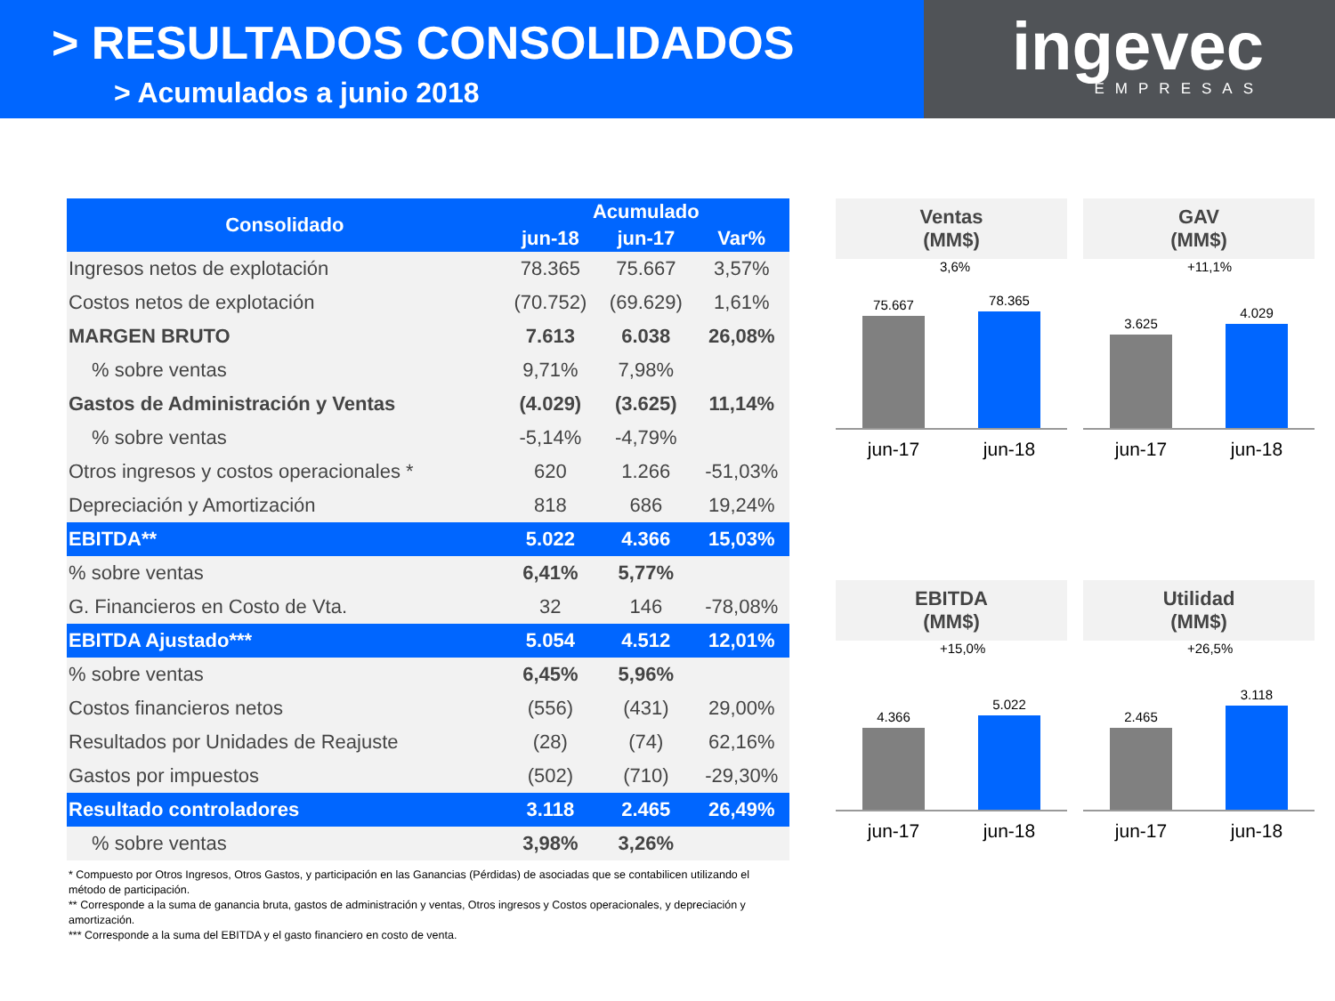> RESULTADOS CONSOLIDADOS
> Acumulados a junio 2018
ingevec
EMPRESAS
| Consolidado | Acumulado | | |
| --- | --- | --- | --- |
| | jun-18 | jun-17 | Var% |
| Ingresos netos de explotación | 78.365 | 75.667 | 3,57% |
| Costos netos de explotación | (70.752) | (69.629) | 1,61% |
| MARGEN BRUTO | 7.613 | 6.038 | 26,08% |
| % sobre ventas | 9,71% | 7,98% | |
| Gastos de Administración y Ventas | (4.029) | (3.625) | 11,14% |
| % sobre ventas | -5,14% | -4,79% | |
| Otros ingresos y costos operacionales * | 620 | 1.266 | -51,03% |
| Depreciación y Amortización | 818 | 686 | 19,24% |
| EBITDA** | 5.022 | 4.366 | 15,03% |
| % sobre ventas | 6,41% | 5,77% | |
| G. Financieros en Costo de Vta. | 32 | 146 | -78,08% |
| EBITDA Ajustado*** | 5.054 | 4.512 | 12,01% |
| % sobre ventas | 6,45% | 5,96% | |
| Costos financieros netos | (556) | (431) | 29,00% |
| Resultados por Unidades de Reajuste | (28) | (74) | 62,16% |
| Gastos por impuestos | (502) | (710) | -29,30% |
| Resultado controladores | 3.118 | 2.465 | 26,49% |
| % sobre ventas | 3,98% | 3,26% | |
* Compuesto por Otros Ingresos, Otros Gastos, y participación en las Ganancias (Pérdidas) de asociadas que se contabilicen utilizando el método de participación.
** Corresponde a la suma de ganancia bruta, gastos de administración y ventas, Otros ingresos y Costos operacionales, y depreciación y amortización.
*** Corresponde a la suma del EBITDA y el gasto financiero en costo de venta.
Ventas
(MM$)
3,6%
75.667
78.365
jun-17 jun-18
GAV
(MM$)
+11,1%
3.625
4.029
jun-17 jun-18
EBITDA
(MM$)
+15,0%
4.366
5.022
jun-17 jun-18
Utilidad
(MM$)
+26,5%
2.465
3.118
jun-17 jun-18